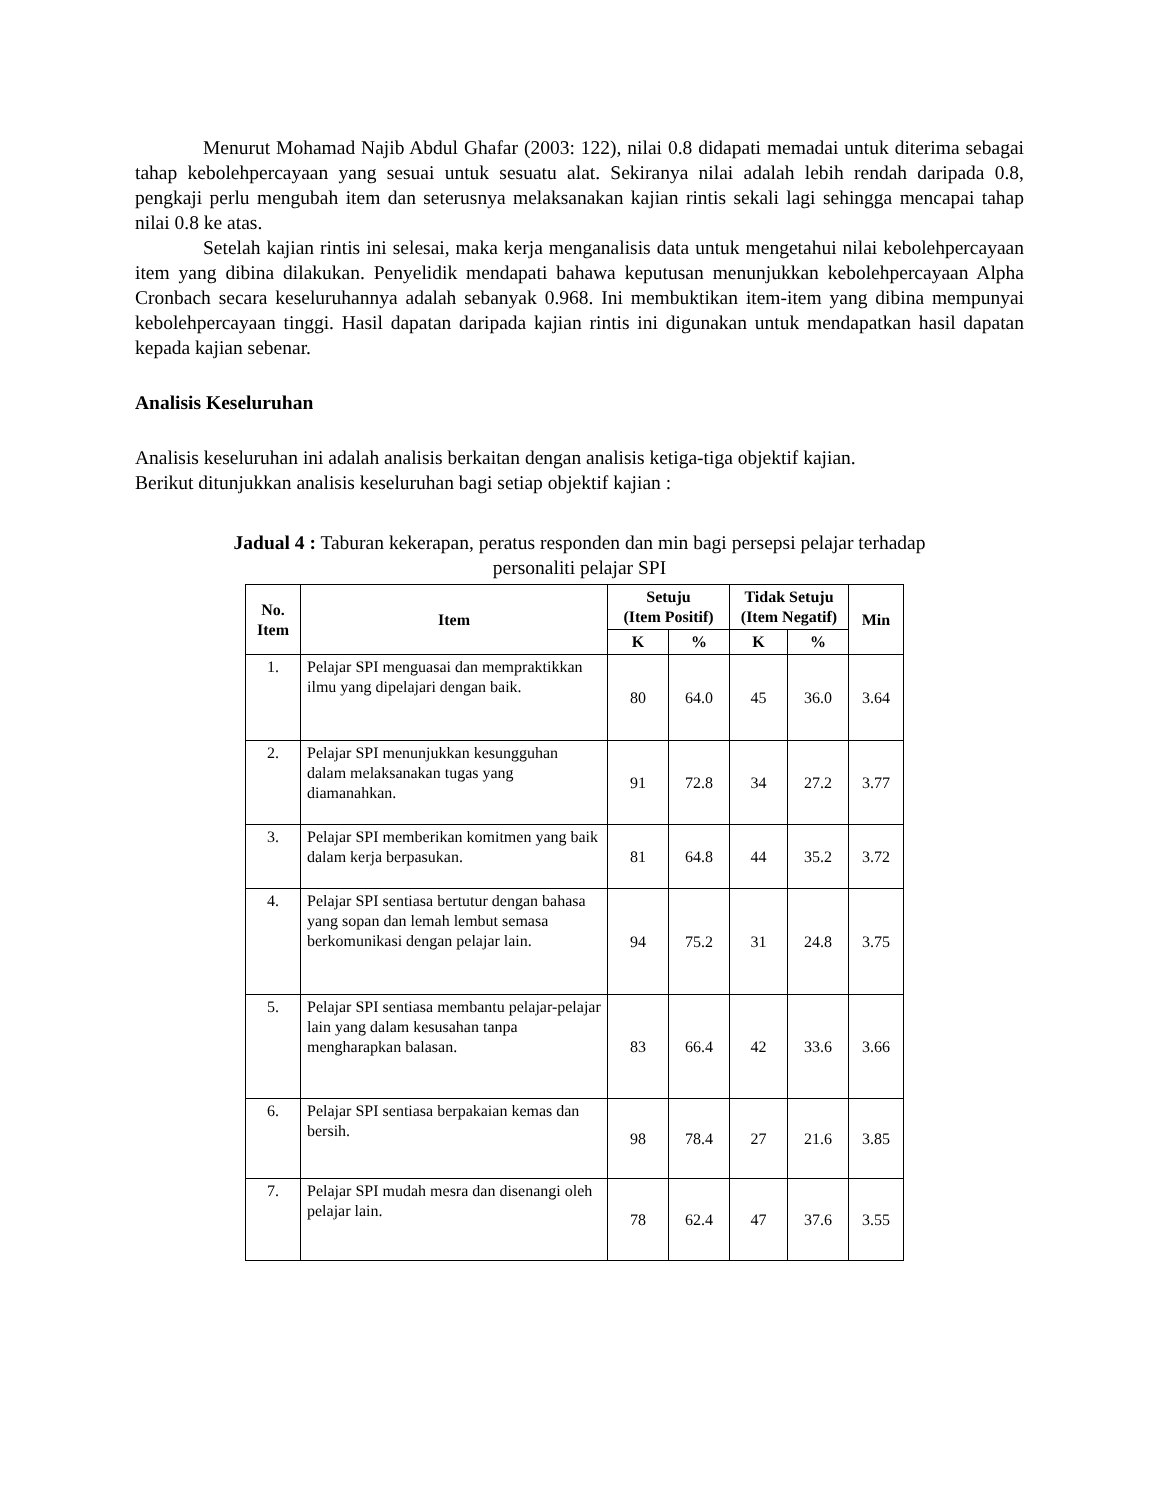Menurut Mohamad Najib Abdul Ghafar (2003: 122), nilai 0.8 didapati memadai untuk diterima sebagai tahap kebolehpercayaan yang sesuai untuk sesuatu alat. Sekiranya nilai adalah lebih rendah daripada 0.8, pengkaji perlu mengubah item dan seterusnya melaksanakan kajian rintis sekali lagi sehingga mencapai tahap nilai 0.8 ke atas.
Setelah kajian rintis ini selesai, maka kerja menganalisis data untuk mengetahui nilai kebolehpercayaan item yang dibina dilakukan. Penyelidik mendapati bahawa keputusan menunjukkan kebolehpercayaan Alpha Cronbach secara keseluruhannya adalah sebanyak 0.968. Ini membuktikan item-item yang dibina mempunyai kebolehpercayaan tinggi. Hasil dapatan daripada kajian rintis ini digunakan untuk mendapatkan hasil dapatan kepada kajian sebenar.
Analisis Keseluruhan
Analisis keseluruhan ini adalah analisis berkaitan dengan analisis ketiga-tiga objektif kajian.
Berikut ditunjukkan analisis keseluruhan bagi setiap objektif kajian :
Jadual 4 : Taburan kekerapan, peratus responden dan min bagi persepsi pelajar terhadap
personaliti pelajar SPI
| No. Item | Item | Setuju (Item Positif) | | Tidak Setuju (Item Negatif) | | Min |
| --- | --- | --- | --- | --- | --- | --- |
| | | K | % | K | % | |
| 1. | Pelajar SPI menguasai dan mempraktikkan ilmu yang dipelajari dengan baik. | 80 | 64.0 | 45 | 36.0 | 3.64 |
| 2. | Pelajar SPI menunjukkan kesungguhan dalam melaksanakan tugas yang diamanahkan. | 91 | 72.8 | 34 | 27.2 | 3.77 |
| 3. | Pelajar SPI memberikan komitmen yang baik dalam kerja berpasukan. | 81 | 64.8 | 44 | 35.2 | 3.72 |
| 4. | Pelajar SPI sentiasa bertutur dengan bahasa yang sopan dan lemah lembut semasa berkomunikasi dengan pelajar lain. | 94 | 75.2 | 31 | 24.8 | 3.75 |
| 5. | Pelajar SPI sentiasa membantu pelajar-pelajar lain yang dalam kesusahan tanpa mengharapkan balasan. | 83 | 66.4 | 42 | 33.6 | 3.66 |
| 6. | Pelajar SPI sentiasa berpakaian kemas dan bersih. | 98 | 78.4 | 27 | 21.6 | 3.85 |
| 7. | Pelajar SPI mudah mesra dan disenangi oleh pelajar lain. | 78 | 62.4 | 47 | 37.6 | 3.55 |